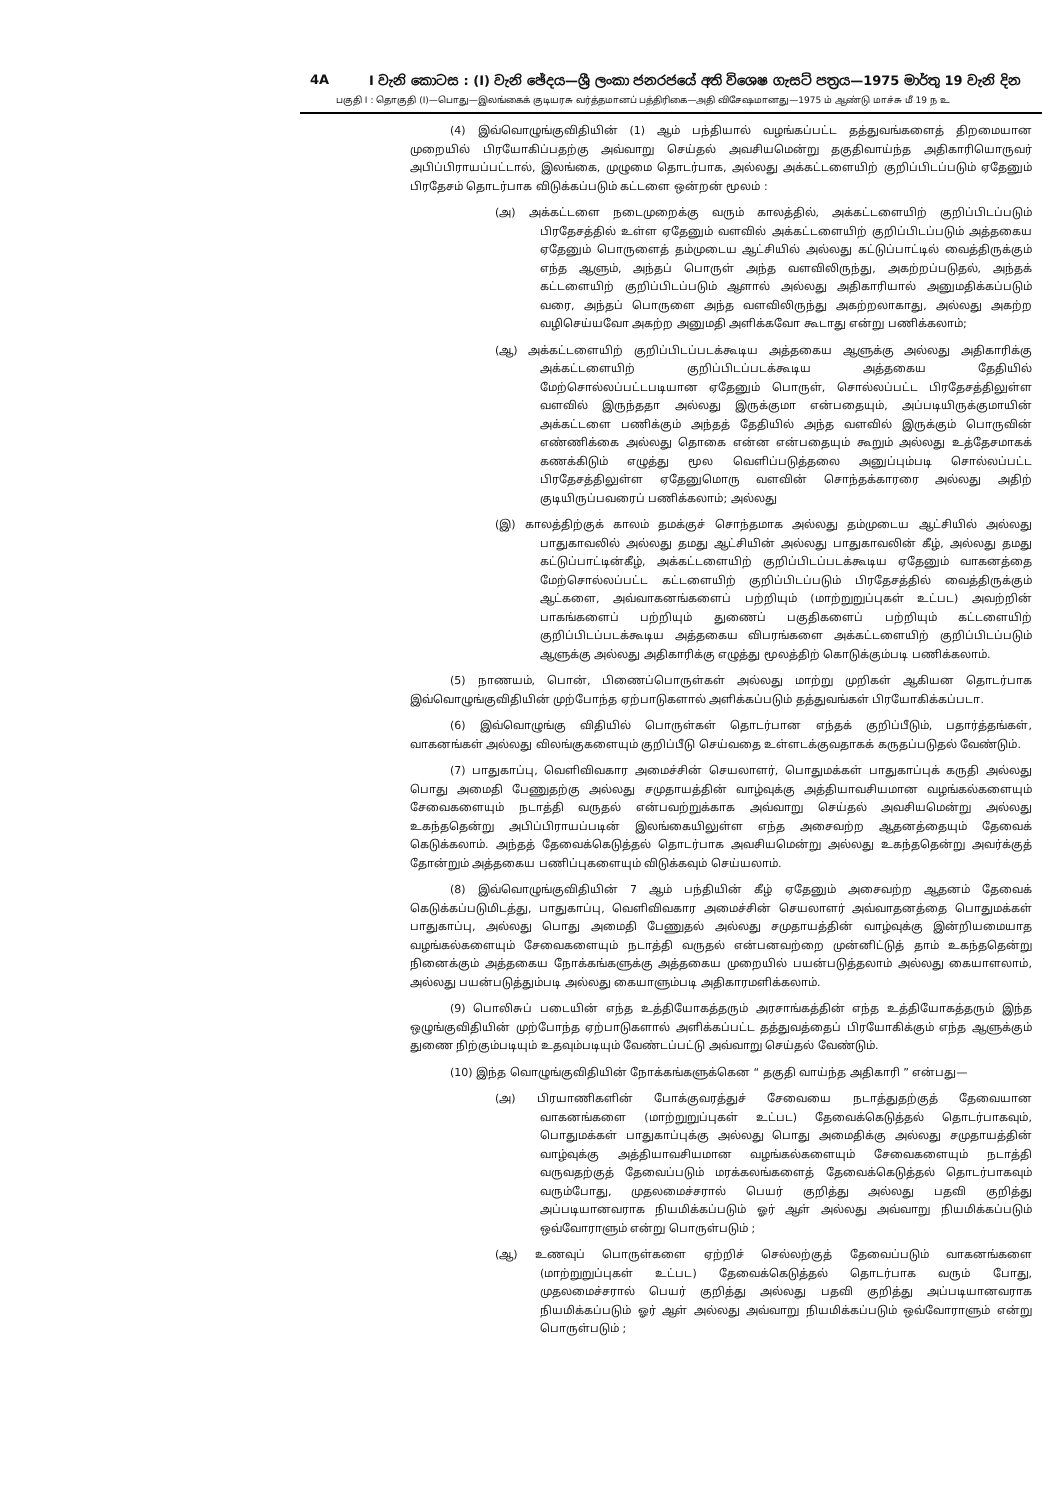4A I වැනි කොටස : (I) වැනි ඡේදය—ශ්‍රී ලංකා ජනරජයේ අති විශෙෂ ගැසට් පත්‍රය—1975 මාර්තු 19 වැනි දින
பகுதி I : தொகுதி (I)—பொது—இலங்கைக் குடியரசு வர்த்தமானப் பத்திரிகை—அதி விசேஷமானது—1975 ம் ஆண்டு மாச்சு மீ 19 ந உ
(4) இவ்வொழுங்குவிதியின் (1) ஆம் பந்தியால் வழங்கப்பட்ட தத்துவங்களைத் திறமையான முறையில் பிரயோகிப்பதற்கு அவ்வாறு செய்தல் அவசியமென்று தகுதிவாய்ந்த அதிகாரியொருவர் அபிப்பிராயப்பட்டால், இலங்கை, முழுமை தொடர்பாக, அல்லது அக்கட்டளையிற் குறிப்பிடப்படும் ஏதேனும் பிரதேசம் தொடர்பாக விடுக்கப்படும் கட்டளை ஒன்றன் மூலம் :
(அ) அக்கட்டளை நடைமுறைக்கு வரும் காலத்தில், அக்கட்டளையிற் குறிப்பிடப்படும் பிரதேசத்தில் உள்ள ஏதேனும் வளவில் அக்கட்டளையிற் குறிப்பிடப்படும் அத்தகைய ஏதேனும் பொருளைத் தம்முடைய ஆட்சியில் அல்லது கட்டுப்பாட்டில் வைத்திருக்கும் எந்த ஆளும், அந்தப் பொருள் அந்த வளவிலிருந்து, அகற்றப்படுதல், அந்தக் கட்டளையிற் குறிப்பிடப்படும் ஆளால் அல்லது அதிகாரியால் அனுமதிக்கப்படும் வரை, அந்தப் பொருளை அந்த வளவிலிருந்து அகற்றலாகாது, அல்லது அகற்ற வழிசெய்யவோ அகற்ற அனுமதி அளிக்கவோ கூடாது என்று பணிக்கலாம்;
(ஆ) அக்கட்டளையிற் குறிப்பிடப்படக்கூடிய அத்தகைய ஆளுக்கு அல்லது அதிகாரிக்கு அக்கட்டளையிற் குறிப்பிடப்படக்கூடிய அத்தகைய தேதியில் மேற்சொல்லப்பட்டபடியான ஏதேனும் பொருள், சொல்லப்பட்ட பிரதேசத்திலுள்ள வளவில் இருந்ததா அல்லது இருக்குமா என்பதையும், அப்படியிருக்குமாயின் அக்கட்டளை பணிக்கும் அந்தத் தேதியில் அந்த வளவில் இருக்கும் பொருவின் எண்ணிக்கை அல்லது தொகை என்ன என்பதையும் கூறும் அல்லது உத்தேசமாகக் கணக்கிடும் எழுத்து மூல வெளிப்படுத்தலை அனுப்பும்படி சொல்லப்பட்ட பிரதேசத்திலுள்ள ஏதேனுமொரு வளவின் சொந்தக்காரரை அல்லது அதிற் குடியிருப்பவரைப் பணிக்கலாம்; அல்லது
(இ) காலத்திற்குக் காலம் தமக்குச் சொந்தமாக அல்லது தம்முடைய ஆட்சியில் அல்லது பாதுகாவலில் அல்லது தமது ஆட்சியின் அல்லது பாதுகாவலின் கீழ், அல்லது தமது கட்டுப்பாட்டின்கீழ், அக்கட்டளையிற் குறிப்பிடப்படக்கூடிய ஏதேனும் வாகனத்தை மேற்சொல்லப்பட்ட கட்டளையிற் குறிப்பிடப்படும் பிரதேசத்தில் வைத்திருக்கும் ஆட்களை, அவ்வாகனங்களைப் பற்றியும் (மாற்றுறுப்புகள் உட்பட) அவற்றின் பாகங்களைப் பற்றியும் துணைப் பகுதிகளைப் பற்றியும் கட்டளையிற் குறிப்பிடப்படக்கூடிய அத்தகைய விபரங்களை அக்கட்டளையிற் குறிப்பிடப்படும் ஆளுக்கு அல்லது அதிகாரிக்கு எழுத்து மூலத்திற் கொடுக்கும்படி பணிக்கலாம்.
(5) நாணயம், பொன், பிணைப்பொருள்கள் அல்லது மாற்று முறிகள் ஆகியன தொடர்பாக இவ்வொழுங்குவிதியின் முற்போந்த ஏற்பாடுகளால் அளிக்கப்படும் தத்துவங்கள் பிரயோகிக்கப்படா.
(6) இவ்வொழுங்கு விதியில் பொருள்கள் தொடர்பான எந்தக் குறிப்பீடும், பதார்த்தங்கள், வாகனங்கள் அல்லது விலங்குகளையும் குறிப்பீடு செய்வதை உள்ளடக்குவதாகக் கருதப்படுதல் வேண்டும்.
(7) பாதுகாப்பு, வெளிவிவகார அமைச்சின் செயலாளர், பொதுமக்கள் பாதுகாப்புக் கருதி அல்லது பொது அமைதி பேணுதற்கு அல்லது சமுதாயத்தின் வாழ்வுக்கு அத்தியாவசியமான வழங்கல்களையும் சேவைகளையும் நடாத்தி வருதல் என்பவற்றுக்காக அவ்வாறு செய்தல் அவசியமென்று அல்லது உகந்ததென்று அபிப்பிராயப்படின் இலங்கையிலுள்ள எந்த அசைவற்ற ஆதனத்தையும் தேவைக் கெடுக்கலாம். அந்தத் தேவைக்கெடுத்தல் தொடர்பாக அவசியமென்று அல்லது உகந்ததென்று அவர்க்குத் தோன்றும் அத்தகைய பணிப்புகளையும் விடுக்கவும் செய்யலாம்.
(8) இவ்வொழுங்குவிதியின் 7 ஆம் பந்தியின் கீழ் ஏதேனும் அசைவற்ற ஆதனம் தேவைக் கெடுக்கப்படுமிடத்து, பாதுகாப்பு, வெளிவிவகார அமைச்சின் செயலாளர் அவ்வாதனத்தை பொதுமக்கள் பாதுகாப்பு, அல்லது பொது அமைதி பேணுதல் அல்லது சமுதாயத்தின் வாழ்வுக்கு இன்றியமையாத வழங்கல்களையும் சேவைகளையும் நடாத்தி வருதல் என்பனவற்றை முன்னிட்டுத் தாம் உகந்ததென்று நினைக்கும் அத்தகைய நோக்கங்களுக்கு அத்தகைய முறையில் பயன்படுத்தலாம் அல்லது கையாளலாம், அல்லது பயன்படுத்தும்படி அல்லது கையாளும்படி அதிகாரமளிக்கலாம்.
(9) பொலிசுப் படையின் எந்த உத்தியோகத்தரும் அரசாங்கத்தின் எந்த உத்தியோகத்தரும் இந்த ஒழுங்குவிதியின் முற்போந்த ஏற்பாடுகளால் அளிக்கப்பட்ட தத்துவத்தைப் பிரயோகிக்கும் எந்த ஆளுக்கும் துணை நிற்கும்படியும் உதவும்படியும் வேண்டப்பட்டு அவ்வாறு செய்தல் வேண்டும்.
(10) இந்த வொழுங்குவிதியின் நோக்கங்களுக்கென “ தகுதி வாய்ந்த அதிகாரி ” என்பது—
(அ) பிரயாணிகளின் போக்குவரத்துச் சேவையை நடாத்துதற்குத் தேவையான வாகனங்களை (மாற்றுறுப்புகள் உட்பட) தேவைக்கெடுத்தல் தொடர்பாகவும், பொதுமக்கள் பாதுகாப்புக்கு அல்லது பொது அமைதிக்கு அல்லது சமுதாயத்தின் வாழ்வுக்கு அத்தியாவசியமான வழங்கல்களையும் சேவைகளையும் நடாத்தி வருவதற்குத் தேவைப்படும் மரக்கலங்களைத் தேவைக்கெடுத்தல் தொடர்பாகவும் வரும்போது, முதலமைச்சரால் பெயர் குறித்து அல்லது பதவி குறித்து அப்படியானவராக நியமிக்கப்படும் ஓர் ஆள் அல்லது அவ்வாறு நியமிக்கப்படும் ஒவ்வோராளும் என்று பொருள்படும் ;
(ஆ) உணவுப் பொருள்களை ஏற்றிச் செல்லற்குத் தேவைப்படும் வாகனங்களை (மாற்றுறுப்புகள் உட்பட) தேவைக்கெடுத்தல் தொடர்பாக வரும் போது, முதலமைச்சரால் பெயர் குறித்து அல்லது பதவி குறித்து அப்படியானவராக நியமிக்கப்படும் ஓர் ஆள் அல்லது அவ்வாறு நியமிக்கப்படும் ஒவ்வோராளும் என்று பொருள்படும் ;